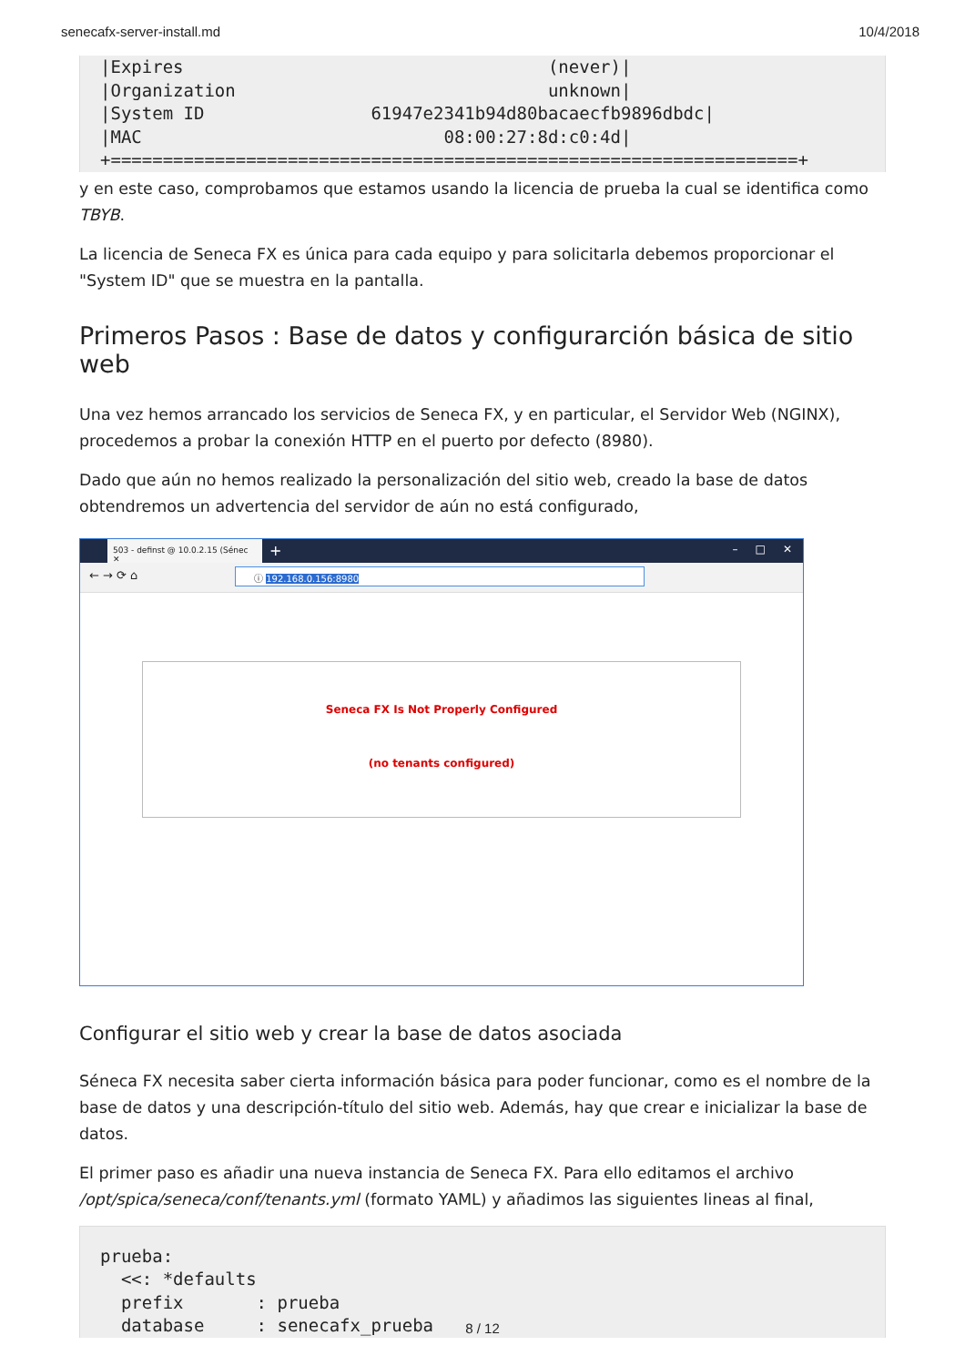senecafx-server-install.md 10/4/2018
|Expires                                   (never)|
|Organization                              unknown|
|System ID                61947e2341b94d80bacaecfb9896dbdc|
|MAC                             08:00:27:8d:c0:4d|
+==================================================================+
y en este caso, comprobamos que estamos usando la licencia de prueba la cual se identifica como TBYB.
La licencia de Seneca FX es única para cada equipo y para solicitarla debemos proporcionar el "System ID" que se muestra en la pantalla.
Primeros Pasos : Base de datos y configurarción básica de sitio web
Una vez hemos arrancado los servicios de Seneca FX, y en particular, el Servidor Web (NGINX), procedemos a probar la conexión HTTP en el puerto por defecto (8980).
Dado que aún no hemos realizado la personalización del sitio web, creado la base de datos obtendremos un advertencia del servidor de aún no está configurado,
503 - definst @ 10.0.2.15 (Sénec ✕
+ – □ ✕
← → ⟳ ⌂ ⓘ 192.168.0.156:8980
Seneca FX Is Not Properly Configured
(no tenants configured)
Configurar el sitio web y crear la base de datos asociada
Séneca FX necesita saber cierta información básica para poder funcionar, como es el nombre de la base de datos y una descripción-título del sitio web. Además, hay que crear e inicializar la base de datos.
El primer paso es añadir una nueva instancia de Seneca FX. Para ello editamos el archivo /opt/spica/seneca/conf/tenants.yml (formato YAML) y añadimos las siguientes lineas al final,
prueba:
  <<: *defaults
  prefix       : prueba
  database     : senecafx_prueba
8 / 12